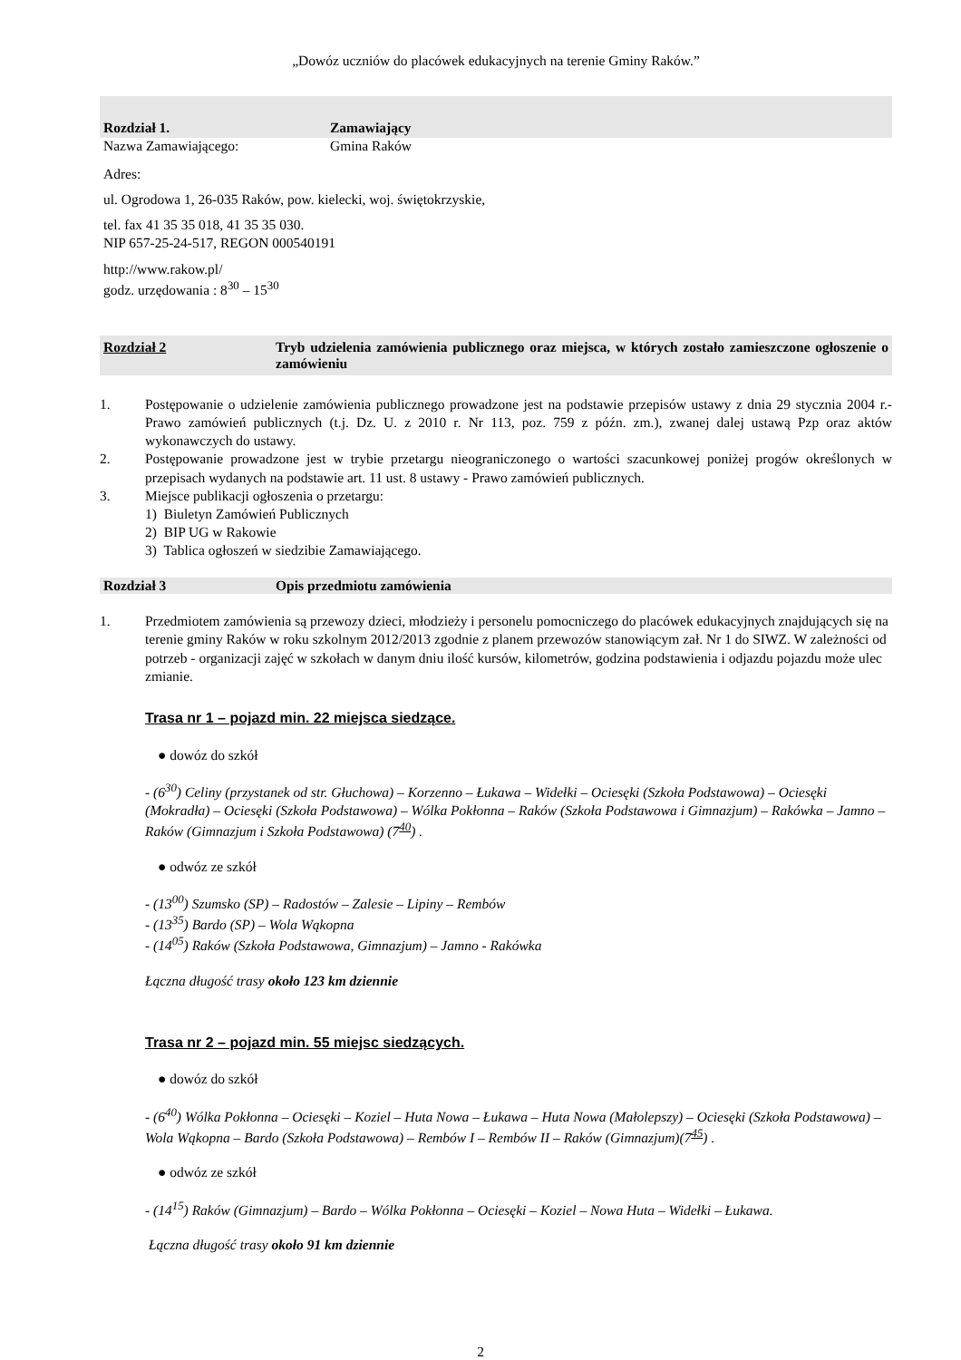„Dowóz uczniów do placówek edukacyjnych na terenie Gminy Raków.”
Rozdział 1. Zamawiający
Nazwa Zamawiającego: Gmina Raków
Adres:
ul. Ogrodowa 1, 26-035 Raków, pow. kielecki, woj. świętokrzyskie,
tel. fax 41 35 35 018, 41 35 35 030.
NIP 657-25-24-517, REGON 000540191
http://www.rakow.pl/
godz. urzędowania : 8<sup>30</sup> – 15<sup>30</sup>
Rozdział 2 Tryb udzielenia zamówienia publicznego oraz miejsca, w których zostało zamieszczone ogłoszenie o zamówieniu
1. Postępowanie o udzielenie zamówienia publicznego prowadzone jest na podstawie przepisów ustawy z dnia 29 stycznia 2004 r.- Prawo zamówień publicznych (t.j. Dz. U. z 2010 r. Nr 113, poz. 759 z późn. zm.), zwanej dalej ustawą Pzp oraz aktów wykonawczych do ustawy.
2. Postępowanie prowadzone jest w trybie przetargu nieograniczonego o wartości szacunkowej poniżej progów określonych w przepisach wydanych na podstawie art. 11 ust. 8 ustawy - Prawo zamówień publicznych.
3. Miejsce publikacji ogłoszenia o przetargu:
1) Biuletyn Zamówień Publicznych
2) BIP UG w Rakowie
3) Tablica ogłoszeń w siedzibie Zamawiającego.
Rozdział 3 Opis przedmiotu zamówienia
1. Przedmiotem zamówienia są przewozy dzieci, młodzieży i personelu pomocniczego do placówek edukacyjnych znajdujących się na terenie gminy Raków w roku szkolnym 2012/2013 zgodnie z planem przewozów stanowiącym zał. Nr 1 do SIWZ. W zależności od potrzeb - organizacji zajęć w szkołach w danym dniu ilość kursów, kilometrów, godzina podstawienia i odjazdu pojazdu może ulec zmianie.
Trasa nr 1 – pojazd min. 22 miejsca siedzące.
● dowóz do szkół
- (6<sup>30</sup>) Celiny (przystanek od str. Głuchowa) – Korzenno – Łukawa – Widełki – Ociesęki (Szkoła Podstawowa) – Ociesęki (Mokradła) – Ociesęki (Szkoła Podstawowa) – Wólka Pokłonna – Raków (Szkoła Podstawowa i Gimnazjum) – Rakówka – Jamno – Raków (Gimnazjum i Szkoła Podstawowa) (7<sup>40</sup>) .
● odwóz ze szkół
- (13<sup>00</sup>) Szumsko (SP) – Radostów – Zalesie – Lipiny – Rembów
- (13<sup>35</sup>) Bardo (SP) – Wola Wąkopna
- (14<sup>05</sup>) Raków (Szkoła Podstawowa, Gimnazjum) – Jamno - Rakówka
Łączna długość trasy około 123 km dziennie
Trasa nr 2 – pojazd min. 55 miejsc siedzących.
● dowóz do szkół
- (6<sup>40</sup>) Wólka Pokłonna – Ociesęki – Koziel – Huta Nowa – Łukawa – Huta Nowa (Małolepszy) – Ociesęki (Szkoła Podstawowa) – Wola Wąkopna – Bardo (Szkoła Podstawowa) – Rembów I – Rembów II – Raków (Gimnazjum)(7<sup>45</sup>) .
● odwóz ze szkół
- (14<sup>15</sup>) Raków (Gimnazjum) – Bardo – Wólka Pokłonna – Ociesęki – Koziel – Nowa Huta – Widełki – Łukawa.
Łączna długość trasy około 91 km dziennie
2